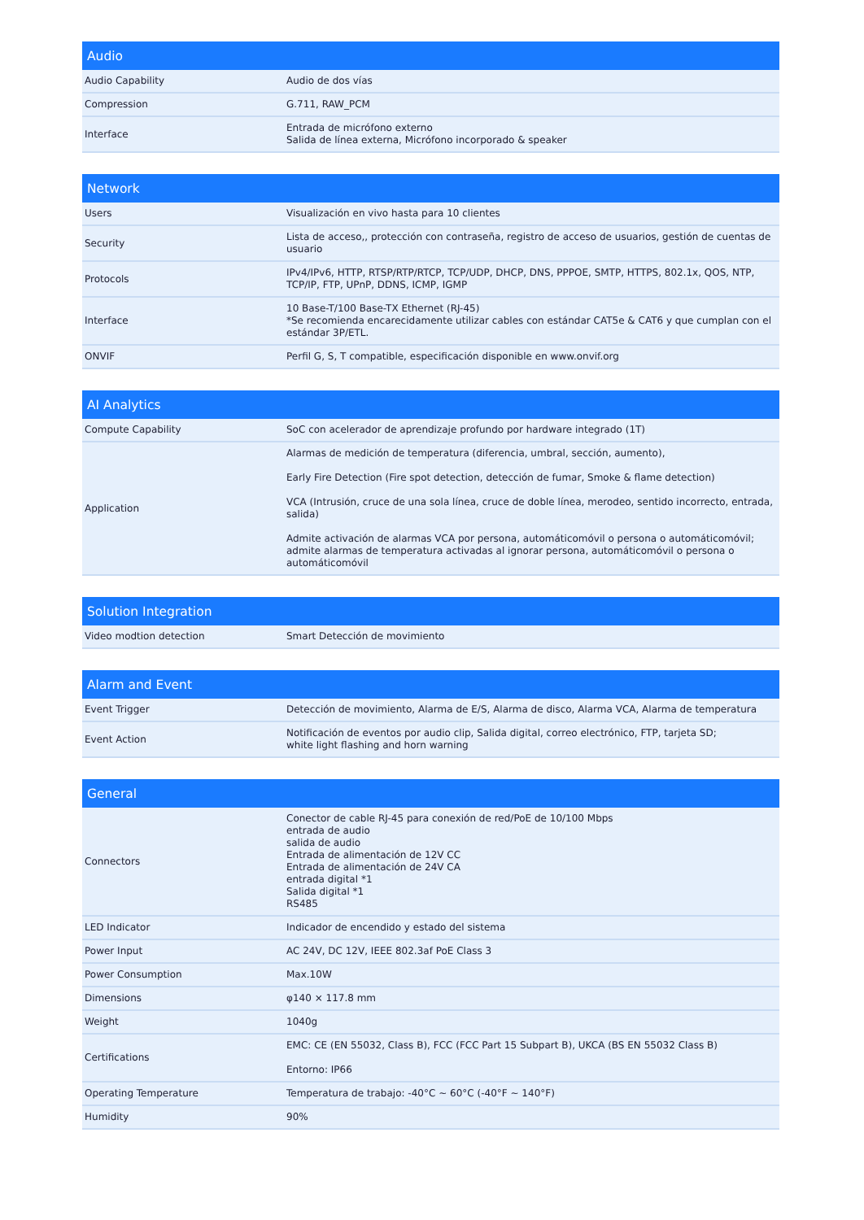| Audio | |
| --- | --- |
| Audio Capability | Audio de dos vías |
| Compression | G.711, RAW_PCM |
| Interface | Entrada de micrófono externo Salida de línea externa, Micrófono incorporado & speaker |
| Network | |
| --- | --- |
| Users | Visualización en vivo hasta para 10 clientes |
| Security | Lista de acceso,, protección con contraseña, registro de acceso de usuarios, gestión de cuentas de usuario |
| Protocols | IPv4/IPv6, HTTP, RTSP/RTP/RTCP, TCP/UDP, DHCP, DNS, PPPOE, SMTP, HTTPS, 802.1x, QOS, NTP, TCP/IP, FTP, UPnP, DDNS, ICMP, IGMP |
| Interface | 10 Base-T/100 Base-TX Ethernet (RJ-45) *Se recomienda encarecidamente utilizar cables con estándar CAT5e & CAT6 y que cumplan con el estándar 3P/ETL. |
| ONVIF | Perfil G, S, T compatible, especificación disponible en www.onvif.org |
| AI Analytics | |
| --- | --- |
| Compute Capability | SoC con acelerador de aprendizaje profundo por hardware integrado (1T) |
| Application | Alarmas de medición de temperatura (diferencia, umbral, sección, aumento), Early Fire Detection (Fire spot detection, detección de fumar, Smoke & flame detection) VCA (Intrusión, cruce de una sola línea, cruce de doble línea, merodeo, sentido incorrecto, entrada, salida) Admite activación de alarmas VCA por persona, automáticomóvil o persona o automáticomóvil; admite alarmas de temperatura activadas al ignorar persona, automáticomóvil o persona o automáticomóvil |
| Solution Integration | |
| --- | --- |
| Video modtion detection | Smart Detección de movimiento |
| Alarm and Event | |
| --- | --- |
| Event Trigger | Detección de movimiento, Alarma de E/S, Alarma de disco, Alarma VCA, Alarma de temperatura |
| Event Action | Notificación de eventos por audio clip, Salida digital, correo electrónico, FTP, tarjeta SD; white light flashing and horn warning |
| General | |
| --- | --- |
| Connectors | Conector de cable RJ-45 para conexión de red/PoE de 10/100 Mbps entrada de audio salida de audio Entrada de alimentación de 12V CC Entrada de alimentación de 24V CA entrada digital *1 Salida digital *1 RS485 |
| LED Indicator | Indicador de encendido y estado del sistema |
| Power Input | AC 24V, DC 12V, IEEE 802.3af PoE Class 3 |
| Power Consumption | Max.10W |
| Dimensions | φ140 × 117.8 mm |
| Weight | 1040g |
| Certifications | EMC: CE (EN 55032, Class B), FCC (FCC Part 15 Subpart B), UKCA (BS EN 55032 Class B) Entorno: IP66 |
| Operating Temperature | Temperatura de trabajo: -40°C ~ 60°C (-40°F ~ 140°F) |
| Humidity | 90% |